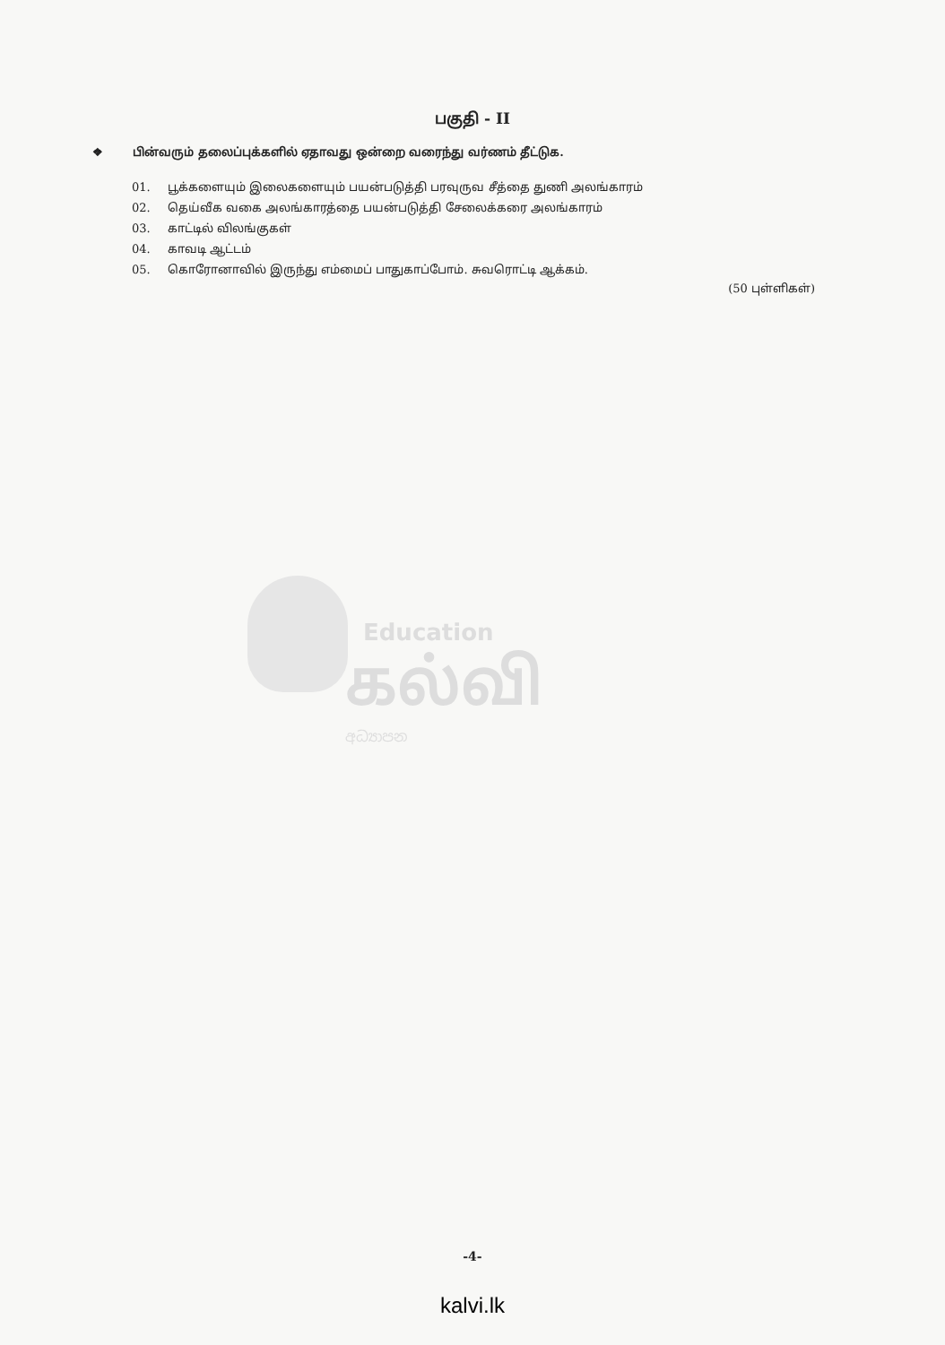பகுதி - II
❖ பின்வரும் தலைப்புக்களில் ஏதாவது ஒன்றை வரைந்து வர்ணம் தீட்டுக.
01. பூக்களையும் இலைகளையும் பயன்படுத்தி பரவுருவ சீத்தை துணி அலங்காரம்
02. தெய்வீக வகை அலங்காரத்தை பயன்படுத்தி சேலைக்கரை அலங்காரம்
03. காட்டில் விலங்குகள்
04. காவடி ஆட்டம்
05. கொரோனாவில் இருந்து எம்மைப் பாதுகாப்போம். சுவரொட்டி ஆக்கம்.
(50 புள்ளிகள்)
Education
கல்வி
අධ්‍යාපන
-4-
kalvi.lk